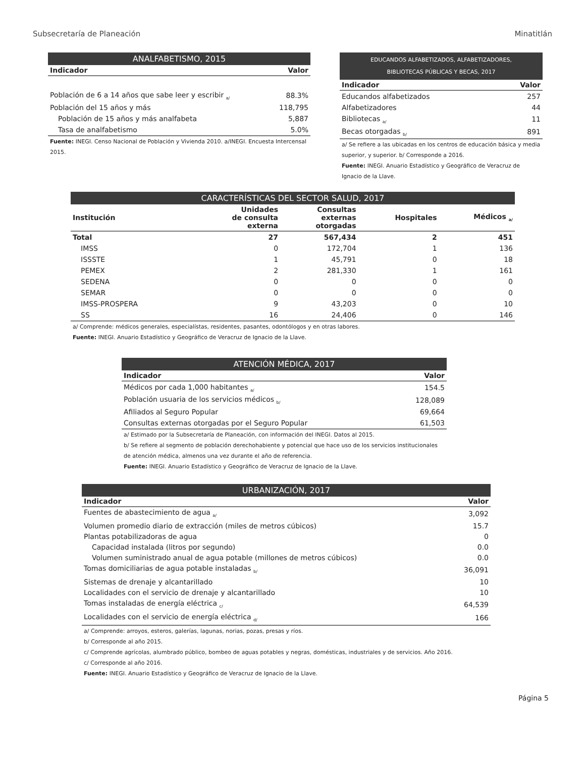Subsecretaría de Planeación Minatitlán
ANALFABETISMO, 2015
| Indicador | Valor |
| --- | --- |
| Población de 6 a 14 años que sabe leer y escribir <sub>a/</sub> | 88.3% |
| Población del 15 años y más | 118,795 |
| Población de 15 años y más analfabeta | 5,887 |
| Tasa de analfabetismo | 5.0% |
Fuente: INEGI. Censo Nacional de Población y Vivienda 2010. a/INEGI. Encuesta Intercensal 2015.
EDUCANDOS ALFABETIZADOS, ALFABETIZADORES,
BIBLIOTECAS PÚBLICAS Y BECAS, 2017
| Indicador | Valor |
| --- | --- |
| Educandos alfabetizados | 257 |
| Alfabetizadores | 44 |
| Bibliotecas <sub>a/</sub> | 11 |
| Becas otorgadas <sub>b/</sub> | 891 |
a/ Se refiere a las ubicadas en los centros de educación básica y media superior, y superior. b/ Corresponde a 2016.
Fuente: INEGI. Anuario Estadístico y Geográfico de Veracruz de Ignacio de la Llave.
CARACTERÍSTICAS DEL SECTOR SALUD, 2017
| Institución | Unidades de consulta externa | Consultas externas otorgadas | Hospitales | Médicos <sub>a/</sub> |
| --- | --- | --- | --- | --- |
| Total | 27 | 567,434 | 2 | 451 |
| IMSS | 0 | 172,704 | 1 | 136 |
| ISSSTE | 1 | 45,791 | 0 | 18 |
| PEMEX | 2 | 281,330 | 1 | 161 |
| SEDENA | 0 | 0 | 0 | 0 |
| SEMAR | 0 | 0 | 0 | 0 |
| IMSS-PROSPERA | 9 | 43,203 | 0 | 10 |
| SS | 16 | 24,406 | 0 | 146 |
a/ Comprende: médicos generales, especialístas, residentes, pasantes, odontólogos y en otras labores.
Fuente: INEGI. Anuario Estadístico y Geográfico de Veracruz de Ignacio de la Llave.
ATENCIÓN MÉDICA, 2017
| Indicador | Valor |
| --- | --- |
| Médicos por cada 1,000 habitantes <sub>a/</sub> | 154.5 |
| Población usuaria de los servicios médicos <sub>b/</sub> | 128,089 |
| Afiliados al Seguro Popular | 69,664 |
| Consultas externas otorgadas por el Seguro Popular | 61,503 |
a/ Estimado por la Subsecretaría de Planeación, con información del INEGI. Datos al 2015.
b/ Se refiere al segmento de población derechohabiente y potencial que hace uso de los servicios institucionales de atención médica, almenos una vez durante el año de referencia.
Fuente: INEGI. Anuario Estadístico y Geográfico de Veracruz de Ignacio de la Llave.
URBANIZACIÓN, 2017
| Indicador | Valor |
| --- | --- |
| Fuentes de abastecimiento de agua <sub>a/</sub> | 3,092 |
| Volumen promedio diario de extracción (miles de metros cúbicos) | 15.7 |
| Plantas potabilizadoras de agua | 0 |
| Capacidad instalada (litros por segundo) | 0.0 |
| Volumen suministrado anual de agua potable (millones de metros cúbicos) | 0.0 |
| Tomas domiciliarias de agua potable instaladas <sub>b/</sub> | 36,091 |
| Sistemas de drenaje y alcantarillado | 10 |
| Localidades con el servicio de drenaje y alcantarillado | 10 |
| Tomas instaladas de energía eléctrica <sub>c/</sub> | 64,539 |
| Localidades con el servicio de energía eléctrica <sub>d/</sub> | 166 |
a/ Comprende: arroyos, esteros, galerías, lagunas, norias, pozas, presas y ríos.
b/ Corresponde al año 2015.
c/ Comprende agrícolas, alumbrado público, bombeo de aguas potables y negras, domésticas, industriales y de servicios. Año 2016.
c/ Corresponde al año 2016.
Fuente: INEGI. Anuario Estadístico y Geográfico de Veracruz de Ignacio de la Llave.
Página 5